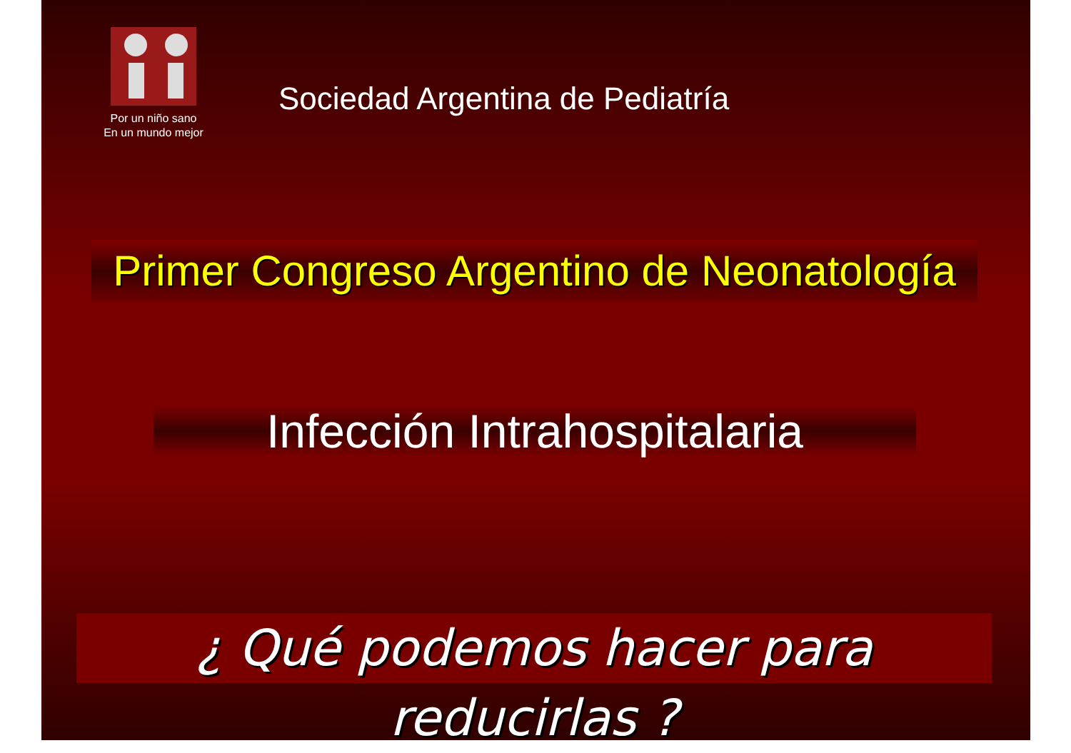Por un niño sano
En un mundo mejor
Sociedad Argentina de Pediatría
Primer Congreso Argentino de Neonatología
Infección Intrahospitalaria
¿ Qué podemos hacer para reducirlas ?